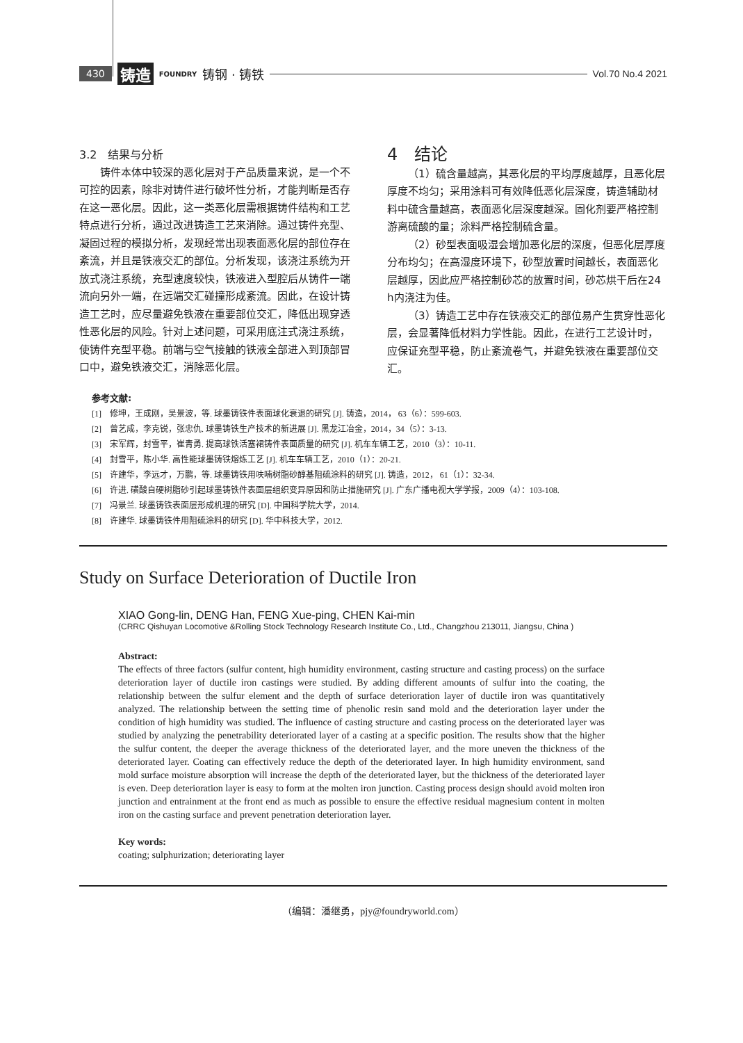430 铸造 FOUNDRY 铸钢 · 铸铁 Vol.70 No.4 2021
3.2　结果与分析
铸件本体中较深的恶化层对于产品质量来说，是一个不可控的因素，除非对铸件进行破坏性分析，才能判断是否存在这一恶化层。因此，这一类恶化层需根据铸件结构和工艺特点进行分析，通过改进铸造工艺来消除。通过铸件充型、凝固过程的模拟分析，发现经常出现表面恶化层的部位存在紊流，并且是铁液交汇的部位。分析发现，该浇注系统为开放式浇注系统，充型速度较快，铁液进入型腔后从铸件一端流向另外一端，在远端交汇碰撞形成紊流。因此，在设计铸造工艺时，应尽量避免铁液在重要部位交汇，降低出现穿透性恶化层的风险。针对上述问题，可采用底注式浇注系统，使铸件充型平稳。前端与空气接触的铁液全部进入到顶部冒口中，避免铁液交汇，消除恶化层。
4　结论
（1）硫含量越高，其恶化层的平均厚度越厚，且恶化层厚度不均匀；采用涂料可有效降低恶化层深度，铸造辅助材料中硫含量越高，表面恶化层深度越深。固化剂要严格控制游离硫酸的量；涂料严格控制硫含量。
（2）砂型表面吸湿会增加恶化层的深度，但恶化层厚度分布均匀；在高湿度环境下，砂型放置时间越长，表面恶化层越厚，因此应严格控制砂芯的放置时间，砂芯烘干后在24 h内浇注为佳。
（3）铸造工艺中存在铁液交汇的部位易产生贯穿性恶化层，会显著降低材料力学性能。因此，在进行工艺设计时，应保证充型平稳，防止紊流卷气，并避免铁液在重要部位交汇。
参考文献:
[1]　修坤，王成刚，吴景波，等. 球墨铸铁件表面球化衰退的研究 [J]. 铸造，2014， 63（6）：599-603.
[2]　曾艺成，李克锐，张忠仇. 球墨铸铁生产技术的新进展 [J]. 黑龙江冶金，2014，34（5）：3-13.
[3]　宋军辉，封雪平，崔青勇. 提高球铁活塞裙铸件表面质量的研究 [J]. 机车车辆工艺，2010（3）：10-11.
[4]　封雪平，陈小华. 高性能球墨铸铁熔炼工艺 [J]. 机车车辆工艺，2010（1）：20-21.
[5]　许建华，李远才，万鹏，等. 球墨铸铁用呋喃树脂砂醇基阻硫涂料的研究 [J]. 铸造，2012， 61（1）：32-34.
[6]　许进. 磺酸自硬树脂砂引起球墨铸铁件表面层组织变异原因和防止措施研究 [J]. 广东广播电视大学学报，2009（4）：103-108.
[7]　冯景兰. 球墨铸铁表面层形成机理的研究 [D]. 中国科学院大学，2014.
[8]　许建华. 球墨铸铁件用阻硫涂料的研究 [D]. 华中科技大学，2012.
Study on Surface Deterioration of Ductile Iron
XIAO Gong-lin, DENG Han, FENG Xue-ping, CHEN Kai-min
(CRRC Qishuyan Locomotive &Rolling Stock Technology Research Institute Co., Ltd., Changzhou 213011, Jiangsu, China )
Abstract:
The effects of three factors (sulfur content, high humidity environment, casting structure and casting process) on the surface deterioration layer of ductile iron castings were studied. By adding different amounts of sulfur into the coating, the relationship between the sulfur element and the depth of surface deterioration layer of ductile iron was quantitatively analyzed. The relationship between the setting time of phenolic resin sand mold and the deterioration layer under the condition of high humidity was studied. The influence of casting structure and casting process on the deteriorated layer was studied by analyzing the penetrability deteriorated layer of a casting at a specific position. The results show that the higher the sulfur content, the deeper the average thickness of the deteriorated layer, and the more uneven the thickness of the deteriorated layer. Coating can effectively reduce the depth of the deteriorated layer. In high humidity environment, sand mold surface moisture absorption will increase the depth of the deteriorated layer, but the thickness of the deteriorated layer is even. Deep deterioration layer is easy to form at the molten iron junction. Casting process design should avoid molten iron junction and entrainment at the front end as much as possible to ensure the effective residual magnesium content in molten iron on the casting surface and prevent penetration deterioration layer.
Key words:
coating; sulphurization; deteriorating layer
（编辑：潘继勇，pjy@foundryworld.com）